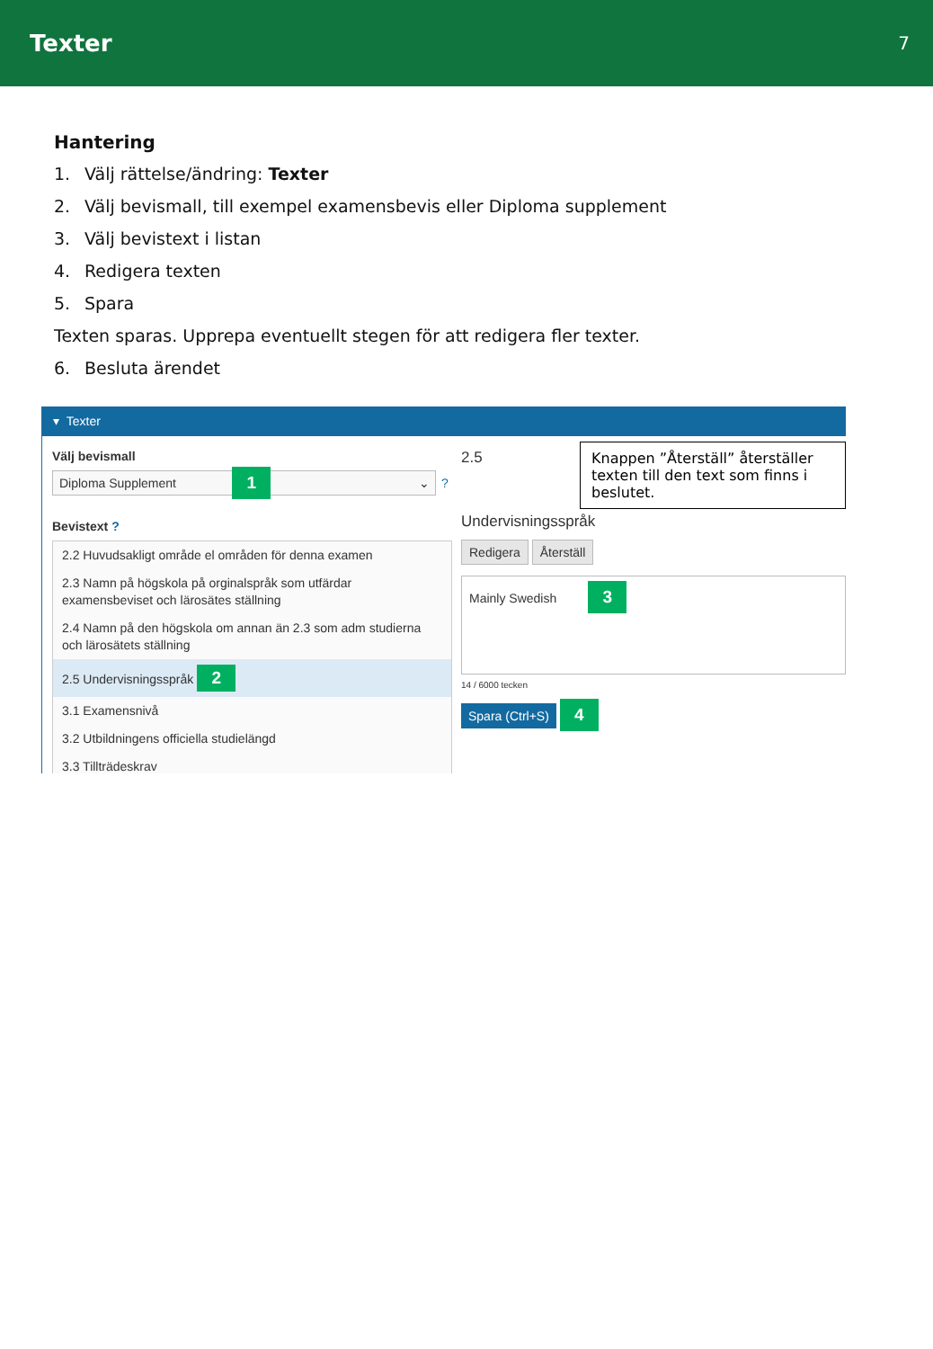Texter
7
Hantering
1. Välj rättelse/ändring: Texter
2. Välj bevismall, till exempel examensbevis eller Diploma supplement
3. Välj bevistext i listan
4. Redigera texten
5. Spara
Texten sparas. Upprepa eventuellt stegen för att redigera fler texter.
6. Besluta ärendet
▾ Texter
Välj bevismall
Diploma Supplement 1 ⌄
?
Bevistext ?
2.2 Huvudsakligt område el områden för denna examen
2.3 Namn på högskola på orginalspråk som utfärdar examensbeviset och lärosätes ställning
2.4 Namn på den högskola om annan än 2.3 som adm studierna och lärosätets ställning
2.5 Undervisningsspråk 2
3.1 Examensnivå
3.2 Utbildningens officiella studielängd
3.3 Tillträdeskrav
Knappen ”Återställ” återställer texten till den text som finns i beslutet.
2.5 Undervisningsspråk
Redigera Återställ
Mainly Swedish 3
14 / 6000 tecken
Spara (Ctrl+S) 4